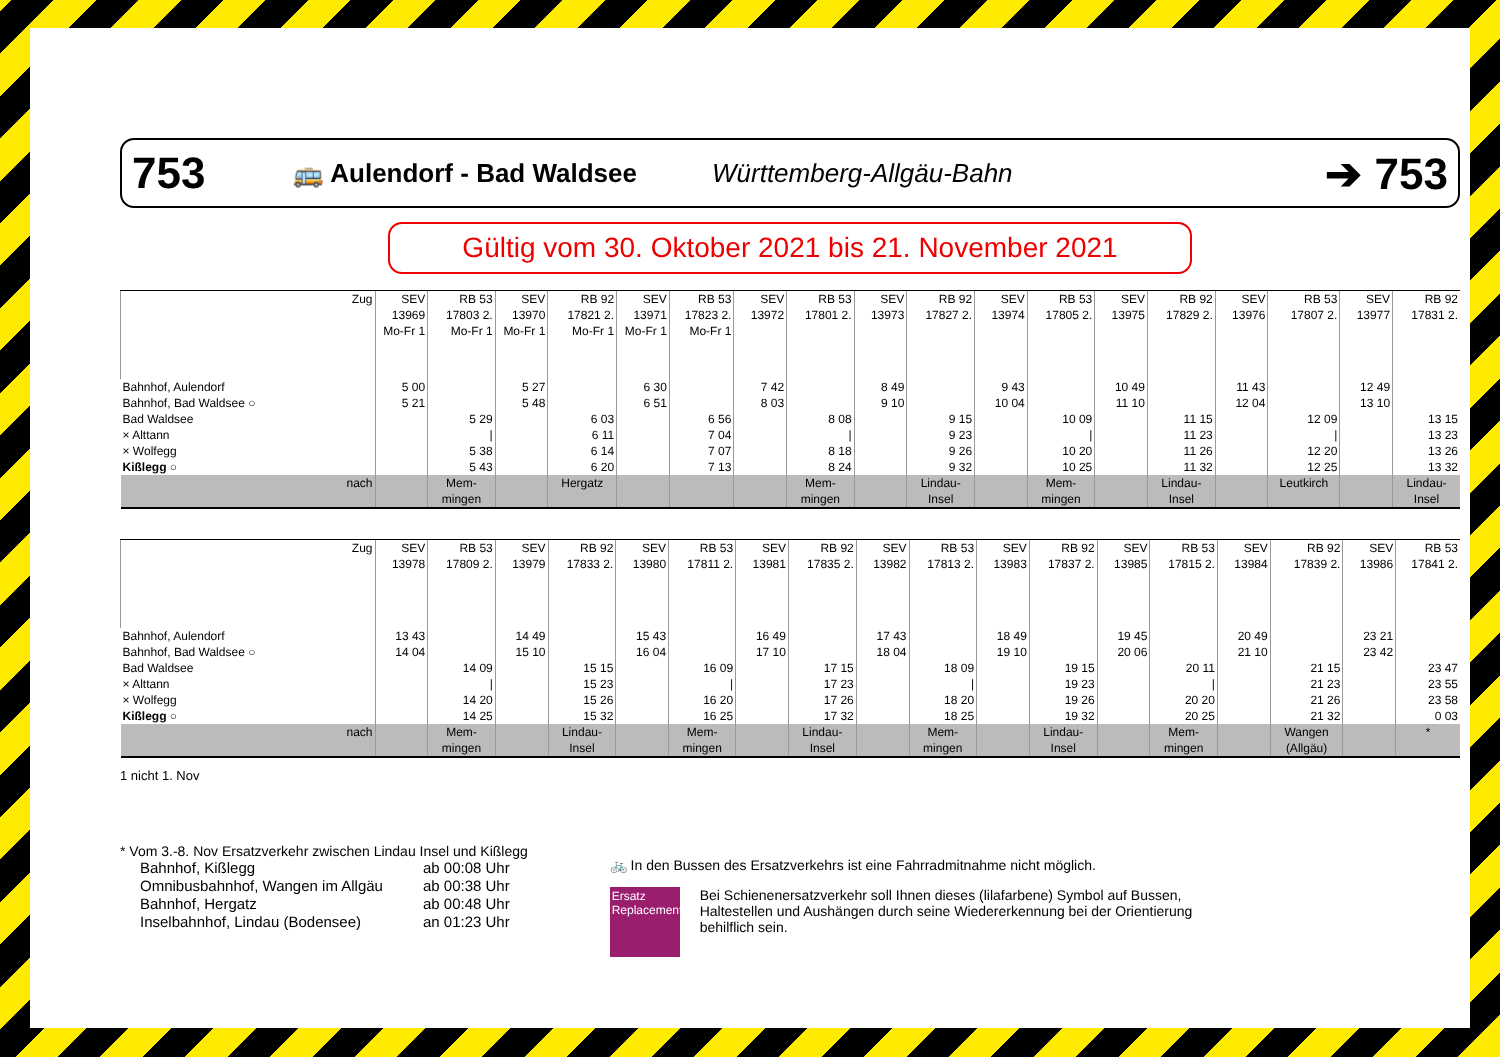753 🚌 Aulendorf - Bad Waldsee Württemberg-Allgäu-Bahn ➔ 753
Gültig vom 30. Oktober 2021 bis 21. November 2021
| Zug | SEV 13969 Mo-Fr 1 | RB 53 17803 2. Mo-Fr 1 | SEV 13970 Mo-Fr 1 | RB 92 17821 2. Mo-Fr 1 | SEV 13971 Mo-Fr 1 | RB 53 17823 2. Mo-Fr 1 | SEV 13972 | RB 53 17801 2. | SEV 13973 | RB 92 17827 2. | SEV 13974 | RB 53 17805 2. | SEV 13975 | RB 92 17829 2. | SEV 13976 | RB 53 17807 2. | SEV 13977 | RB 92 17831 2. |
| --- | --- | --- | --- | --- | --- | --- | --- | --- | --- | --- | --- | --- | --- | --- | --- | --- | --- | --- |
| Bahnhof, Aulendorf | 5 00 | | 5 27 | | 6 30 | | 7 42 | | 8 49 | | 9 43 | | 10 49 | | 11 43 | | 12 49 | |
| Bahnhof, Bad Waldsee ○ | 5 21 | | 5 48 | | 6 51 | | 8 03 | | 9 10 | | 10 04 | | 11 10 | | 12 04 | | 13 10 | |
| Bad Waldsee | | 5 29 | | 6 03 | | 6 56 | | 8 08 | | 9 15 | | 10 09 | | 11 15 | | 12 09 | | 13 15 |
| × Alttann | | / | | 6 11 | | 7 04 | | / | | 9 23 | | / | | 11 23 | | / | | 13 23 |
| × Wolfegg | | 5 38 | | 6 14 | | 7 07 | | 8 18 | | 9 26 | | 10 20 | | 11 26 | | 12 20 | | 13 26 |
| Kißlegg ○ | | 5 43 | | 6 20 | | 7 13 | | 8 24 | | 9 32 | | 10 25 | | 11 32 | | 12 25 | | 13 32 |
| nach | | Mem-mingen | | Hergatz | | | | Mem-mingen | | Lindau-Insel | | Mem-mingen | | Lindau-Insel | | Leutkirch | | Lindau-Insel |
| Zug | SEV 13978 | RB 53 17809 2. | SEV 13979 | RB 92 17833 2. | SEV 13980 | RB 53 17811 2. | SEV 13981 | RB 92 17835 2. | SEV 13982 | RB 53 17813 2. | SEV 13983 | RB 92 17837 2. | SEV 13985 | RB 53 17815 2. | SEV 13984 | RB 92 17839 2. | SEV 13986 | RB 53 17841 2. |
| --- | --- | --- | --- | --- | --- | --- | --- | --- | --- | --- | --- | --- | --- | --- | --- | --- | --- | --- |
| Bahnhof, Aulendorf | 13 43 | | 14 49 | | 15 43 | | 16 49 | | 17 43 | | 18 49 | | 19 45 | | 20 49 | | 23 21 | |
| Bahnhof, Bad Waldsee ○ | 14 04 | | 15 10 | | 16 04 | | 17 10 | | 18 04 | | 19 10 | | 20 06 | | 21 10 | | 23 42 | |
| Bad Waldsee | | 14 09 | | 15 15 | | 16 09 | | 17 15 | | 18 09 | | 19 15 | | 20 11 | | 21 15 | | 23 47 |
| × Alttann | | / | | 15 23 | | / | | 17 23 | | / | | 19 23 | | / | | 21 23 | | 23 55 |
| × Wolfegg | | 14 20 | | 15 26 | | 16 20 | | 17 26 | | 18 20 | | 19 26 | | 20 20 | | 21 26 | | 23 58 |
| Kißlegg ○ | | 14 25 | | 15 32 | | 16 25 | | 17 32 | | 18 25 | | 19 32 | | 20 25 | | 21 32 | | 0 03 |
| nach | | Mem-mingen | | Lindau-Insel | | Mem-mingen | | Lindau-Insel | | Mem-mingen | | Lindau-Insel | | Mem-mingen | | Wangen (Allgäu) | | * |
1 nicht 1. Nov
* Vom 3.-8. Nov Ersatzverkehr zwischen Lindau Insel und Kißlegg
| Bahnhof, Kißlegg | ab 00:08 Uhr |
| Omnibusbahnhof, Wangen im Allgäu | ab 00:38 Uhr |
| Bahnhof, Hergatz | ab 00:48 Uhr |
| Inselbahnhof, Lindau (Bodensee) | an 01:23 Uhr |
🚲 In den Bussen des Ersatzverkehrs ist eine Fahrradmitnahme nicht möglich.
Ersatz Replacement
Bei Schienenersatzverkehr soll Ihnen dieses (lilafarbene) Symbol auf Bussen, Haltestellen und Aushängen durch seine Wiedererkennung bei der Orientierung behilflich sein.